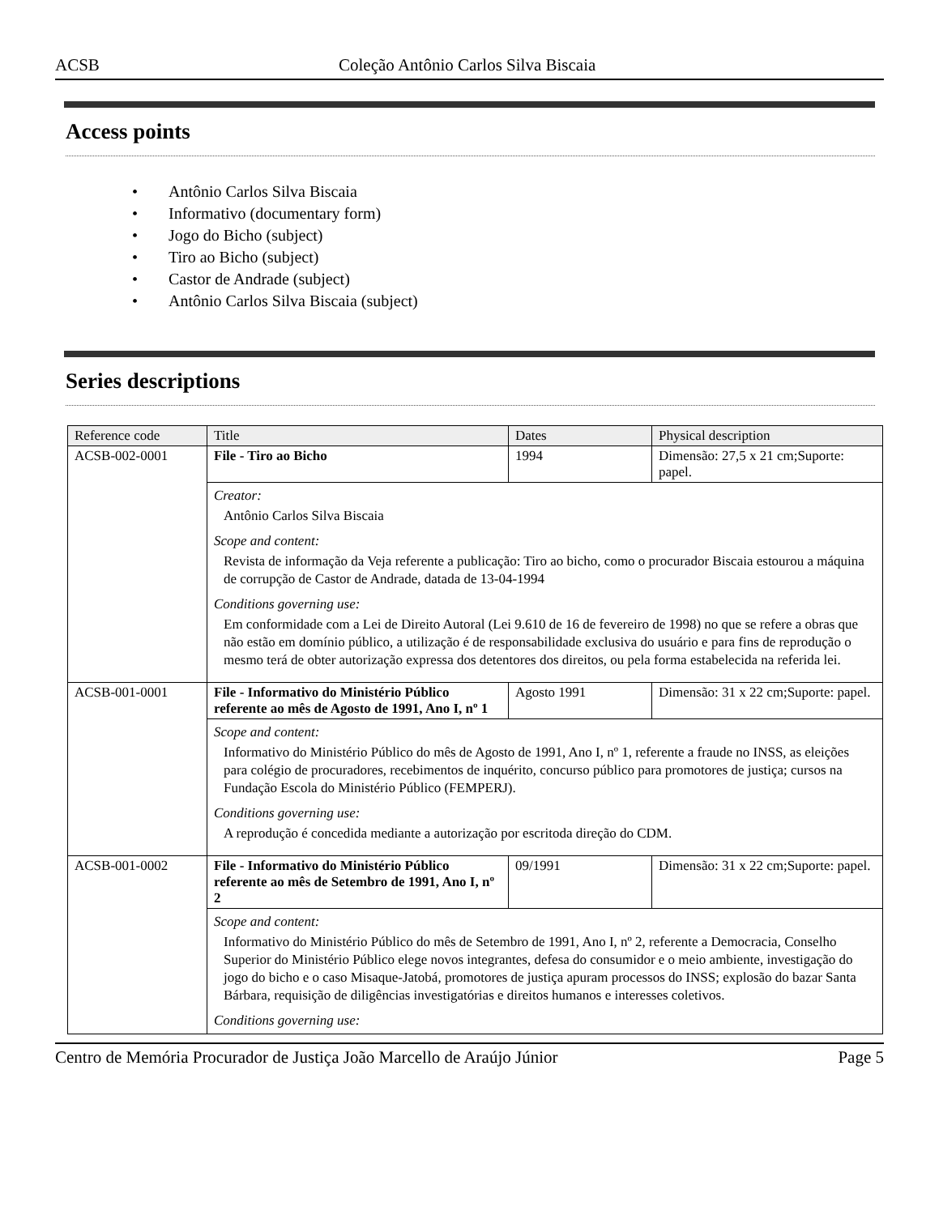ACSB Coleção Antônio Carlos Silva Biscaia
Access points
• Antônio Carlos Silva Biscaia
• Informativo (documentary form)
• Jogo do Bicho (subject)
• Tiro ao Bicho (subject)
• Castor de Andrade (subject)
• Antônio Carlos Silva Biscaia (subject)
Series descriptions
| Reference code | Title | Dates | Physical description |
| --- | --- | --- | --- |
| ACSB-002-0001 | File - Tiro ao Bicho | 1994 | Dimensão: 27,5 x 21 cm;Suporte: papel. |
| | Creator: Antônio Carlos Silva Biscaia Scope and content: Revista de informação da Veja referente a publicação: Tiro ao bicho, como o procurador Biscaia estourou a máquina de corrupção de Castor de Andrade, datada de 13-04-1994 Conditions governing use: Em conformidade com a Lei de Direito Autoral (Lei 9.610 de 16 de fevereiro de 1998) no que se refere a obras que não estão em domínio público, a utilização é de responsabilidade exclusiva do usuário e para fins de reprodução o mesmo terá de obter autorização expressa dos detentores dos direitos, ou pela forma estabelecida na referida lei. | | |
| ACSB-001-0001 | File - Informativo do Ministério Público referente ao mês de Agosto de 1991, Ano I, nº 1 | Agosto 1991 | Dimensão: 31 x 22 cm;Suporte: papel. |
| | Scope and content: Informativo do Ministério Público do mês de Agosto de 1991, Ano I, nº 1, referente a fraude no INSS, as eleições para colégio de procuradores, recebimentos de inquérito, concurso público para promotores de justiça; cursos na Fundação Escola do Ministério Público (FEMPERJ). Conditions governing use: A reprodução é concedida mediante a autorização por escritoda direção do CDM. | | |
| ACSB-001-0002 | File - Informativo do Ministério Público referente ao mês de Setembro de 1991, Ano I, nº 2 | 09/1991 | Dimensão: 31 x 22 cm;Suporte: papel. |
| | Scope and content: Informativo do Ministério Público do mês de Setembro de 1991, Ano I, nº 2, referente a Democracia, Conselho Superior do Ministério Público elege novos integrantes, defesa do consumidor e o meio ambiente, investigação do jogo do bicho e o caso Misaque-Jatobá, promotores de justiça apuram processos do INSS; explosão do bazar Santa Bárbara, requisição de diligências investigatórias e direitos humanos e interesses coletivos. Conditions governing use: | | |
Centro de Memória Procurador de Justiça João Marcello de Araújo Júnior Page 5